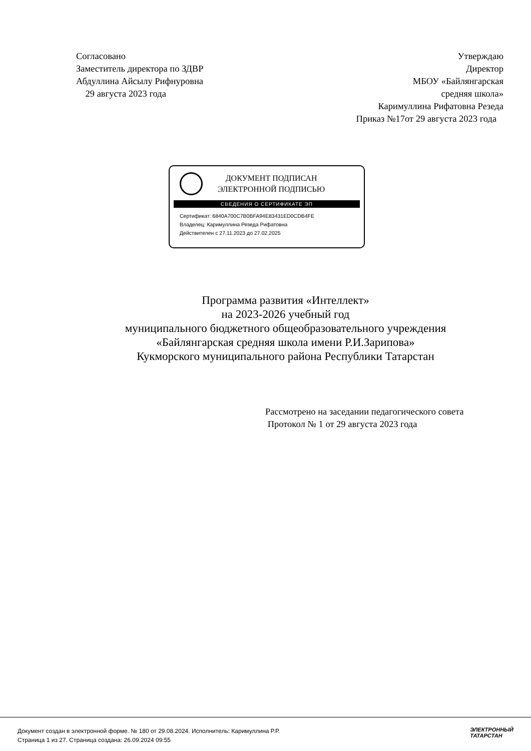Согласовано
Заместитель директора по ЗДВР
Абдуллина Айсылу Рифнуровна
29 августа 2023 года
Утверждаю
Директор
МБОУ «Байлянгарская
средняя школа»
Каримуллина Рифатовна Резеда
Приказ №17от 29 августа 2023 года
ДОКУМЕНТ ПОДПИСАН
ЭЛЕКТРОННОЙ ПОДПИСЬЮ
СВЕДЕНИЯ О СЕРТИФИКАТЕ ЭП
Сертификат: 6840A700C7B0BFA94E83431ED0CDB4FE
Владелец: Каримуллина Резеда Рифатовна
Действителен с 27.11.2023 до 27.02.2025
Программа развития «Интеллект»
на 2023-2026 учебный год
муниципального бюджетного общеобразовательного учреждения
«Байлянгарская средняя школа имени Р.И.Зарипова»
Кукморского муниципального района Республики Татарстан
Рассмотрено на заседании педагогического совета
Протокол № 1 от 29 августа 2023 года
Документ создан в электронной форме. № 180 от 29.08.2024. Исполнитель: Каримуллина Р.Р.
Страница 1 из 27. Страница создана: 26.09.2024 09:55
ЭЛЕКТРОННЫЙ
ТАТАРСТАН